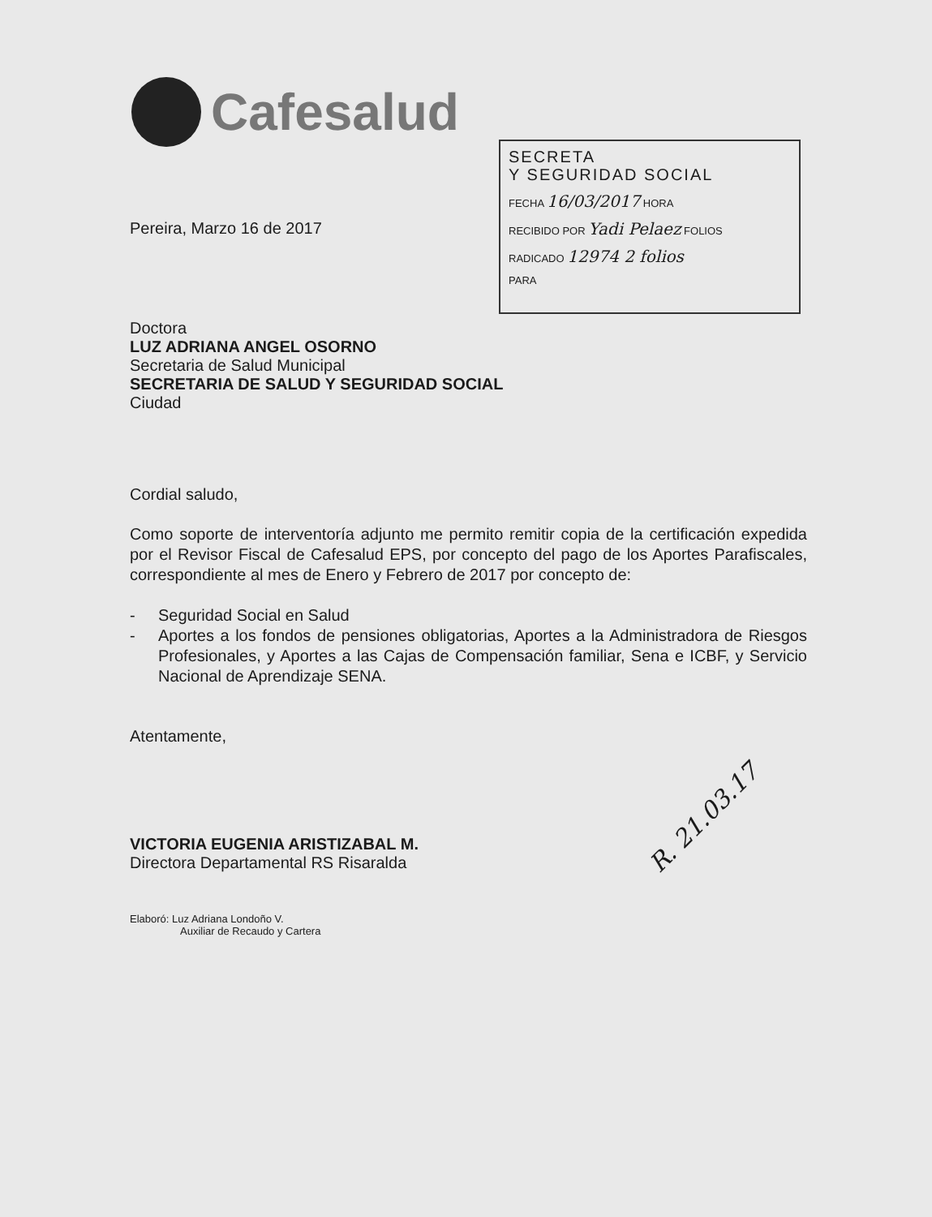Cafesalud
SECRETA
Y SEGURIDAD SOCIAL
FECHA 16/03/2017 HORA
RECIBIDO POR Yadi Pelaez FOLIOS
RADICADO 12974 2 folios
PARA
Pereira, Marzo 16 de 2017
Doctora
LUZ ADRIANA ANGEL OSORNO
Secretaria de Salud Municipal
SECRETARIA DE SALUD Y SEGURIDAD SOCIAL
Ciudad
Cordial saludo,
Como soporte de interventoría adjunto me permito remitir copia de la certificación expedida por el Revisor Fiscal de Cafesalud EPS, por concepto del pago de los Aportes Parafiscales, correspondiente al mes de Enero y Febrero de 2017 por concepto de:
- Seguridad Social en Salud
- Aportes a los fondos de pensiones obligatorias, Aportes a la Administradora de Riesgos Profesionales, y Aportes a las Cajas de Compensación familiar, Sena e ICBF, y Servicio Nacional de Aprendizaje SENA.
Atentamente,
VICTORIA EUGENIA ARISTIZABAL M.
Directora Departamental RS Risaralda
Elaboró: Luz Adriana Londoño V.
Auxiliar de Recaudo y Cartera
R. 21.03.17